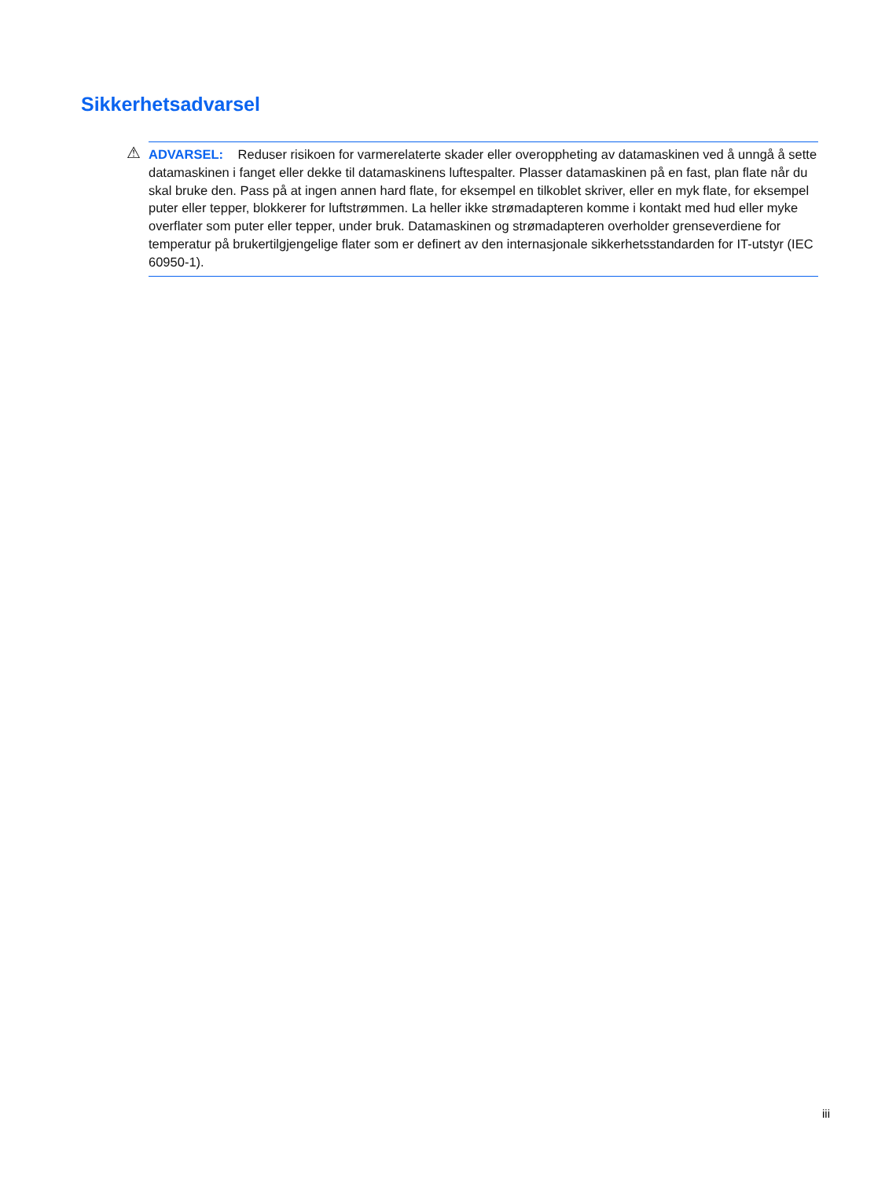Sikkerhetsadvarsel
⚠
ADVARSEL: Reduser risikoen for varmerelaterte skader eller overoppheting av datamaskinen ved å unngå å sette datamaskinen i fanget eller dekke til datamaskinens luftespalter. Plasser datamaskinen på en fast, plan flate når du skal bruke den. Pass på at ingen annen hard flate, for eksempel en tilkoblet skriver, eller en myk flate, for eksempel puter eller tepper, blokkerer for luftstrømmen. La heller ikke strømadapteren komme i kontakt med hud eller myke overflater som puter eller tepper, under bruk. Datamaskinen og strømadapteren overholder grenseverdiene for temperatur på brukertilgjengelige flater som er definert av den internasjonale sikkerhetsstandarden for IT-utstyr (IEC 60950-1).
iii